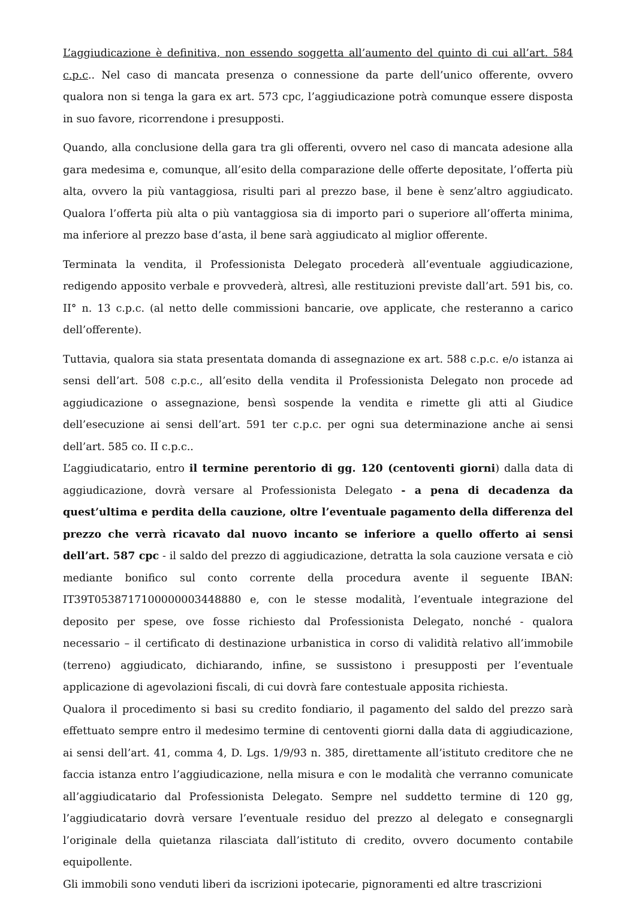L’aggiudicazione è definitiva, non essendo soggetta all’aumento del quinto di cui all’art. 584 c.p.c.. Nel caso di mancata presenza o connessione da parte dell’unico offerente, ovvero qualora non si tenga la gara ex art. 573 cpc, l’aggiudicazione potrà comunque essere disposta in suo favore, ricorrendone i presupposti.
Quando, alla conclusione della gara tra gli offerenti, ovvero nel caso di mancata adesione alla gara medesima e, comunque, all’esito della comparazione delle offerte depositate, l’offerta più alta, ovvero la più vantaggiosa, risulti pari al prezzo base, il bene è senz’altro aggiudicato. Qualora l’offerta più alta o più vantaggiosa sia di importo pari o superiore all’offerta minima, ma inferiore al prezzo base d’asta, il bene sarà aggiudicato al miglior offerente.
Terminata la vendita, il Professionista Delegato procederà all’eventuale aggiudicazione, redigendo apposito verbale e provvederà, altresì, alle restituzioni previste dall’art. 591 bis, co. II° n. 13 c.p.c. (al netto delle commissioni bancarie, ove applicate, che resteranno a carico dell’offerente).
Tuttavia, qualora sia stata presentata domanda di assegnazione ex art. 588 c.p.c. e/o istanza ai sensi dell’art. 508 c.p.c., all’esito della vendita il Professionista Delegato non procede ad aggiudicazione o assegnazione, bensì sospende la vendita e rimette gli atti al Giudice dell’esecuzione ai sensi dell’art. 591 ter c.p.c. per ogni sua determinazione anche ai sensi dell’art. 585 co. II c.p.c..
L’aggiudicatario, entro il termine perentorio di gg. 120 (centoventi giorni) dalla data di aggiudicazione, dovrà versare al Professionista Delegato - a pena di decadenza da quest’ultima e perdita della cauzione, oltre l’eventuale pagamento della differenza del prezzo che verrà ricavato dal nuovo incanto se inferiore a quello offerto ai sensi dell’art. 587 cpc - il saldo del prezzo di aggiudicazione, detratta la sola cauzione versata e ciò mediante bonifico sul conto corrente della procedura avente il seguente IBAN: IT39T0538717100000003448880 e, con le stesse modalità, l’eventuale integrazione del deposito per spese, ove fosse richiesto dal Professionista Delegato, nonché - qualora necessario – il certificato di destinazione urbanistica in corso di validità relativo all’immobile (terreno) aggiudicato, dichiarando, infine, se sussistono i presupposti per l’eventuale applicazione di agevolazioni fiscali, di cui dovrà fare contestuale apposita richiesta.
Qualora il procedimento si basi su credito fondiario, il pagamento del saldo del prezzo sarà effettuato sempre entro il medesimo termine di centoventi giorni dalla data di aggiudicazione, ai sensi dell’art. 41, comma 4, D. Lgs. 1/9/93 n. 385, direttamente all’istituto creditore che ne faccia istanza entro l’aggiudicazione, nella misura e con le modalità che verranno comunicate all’aggiudicatario dal Professionista Delegato. Sempre nel suddetto termine di 120 gg, l’aggiudicatario dovrà versare l’eventuale residuo del prezzo al delegato e consegnargli l’originale della quietanza rilasciata dall’istituto di credito, ovvero documento contabile equipollente.
Gli immobili sono venduti liberi da iscrizioni ipotecarie, pignoramenti ed altre trascrizioni